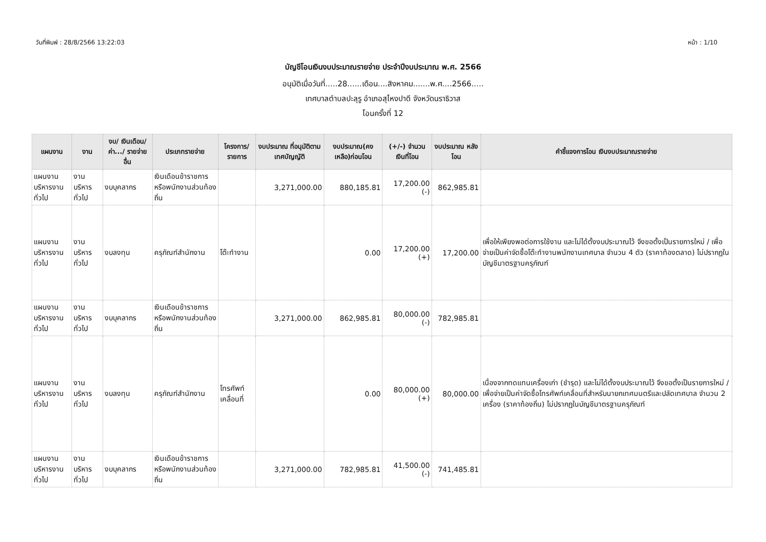วันที่พิมพ์ : 28/8/2566 13:22:03 หน้า : 1/10
บัญชีโอนเงินงบประมาณรายจ่าย ประจำปีงบประมาณ พ.ศ. 2566
อนุมัติเมื่อวันที่.....28......เดือน....สิงหาคม.......พ.ศ....2566.....
เทศบาลตำบลปะลุรู อำเภอสุไหงปาดี จังหวัดนราธิวาส
โอนครั้งที่ 12
| แผนงาน | งาน | งบ/ เงินเดือน/ ค่า.../ รายจ่ายอื่น | ประเภทรายจ่าย | โครงการ/ รายการ | งบประมาณ ที่อนุมัติตาม เทศบัญญัติ | งบประมาณ(คง เหลือ)ก่อนโอน | (+/-) จำนวน เงินที่โอน | งบประมาณ หลังโอน | คำชี้แจงการโอน เงินงบประมาณรายจ่าย |
| --- | --- | --- | --- | --- | --- | --- | --- | --- | --- |
| แผนงานบริหารงานทั่วไป | งานบริหารทั่วไป | งบบุคลากร | เงินเดือนข้าราชการหรือพนักงานส่วนท้องถิ่น | | 3,271,000.00 | 880,185.81 | 17,200.00 (-) | 862,985.81 | |
| แผนงานบริหารงานทั่วไป | งานบริหารทั่วไป | งบลงทุน | ครุภัณฑ์สำนักงาน | โต๊ะทำงาน | | 0.00 | 17,200.00 (+) | 17,200.00 | เพื่อให้เพียงพอต่อการใช้งาน และไม่ได้ตั้งงบประมาณไว้ จึงขอตั้งเป็นรายการใหม่ / เพื่อจ่ายเป็นค่าจัดซื้อโต๊ะทำงานพนักงานเทศบาล จำนวน 4 ตัว (ราคาท้องตลาด) ไม่ปรากฏในบัญชีมาตรฐานครุภัณฑ์ |
| แผนงานบริหารงานทั่วไป | งานบริหารทั่วไป | งบบุคลากร | เงินเดือนข้าราชการหรือพนักงานส่วนท้องถิ่น | | 3,271,000.00 | 862,985.81 | 80,000.00 (-) | 782,985.81 | |
| แผนงานบริหารงานทั่วไป | งานบริหารทั่วไป | งบลงทุน | ครุภัณฑ์สำนักงาน | โทรศัพท์เคลื่อนที่ | | 0.00 | 80,000.00 (+) | 80,000.00 | เนื่องจากทดแทนเครื่องเก่า (ชำรุด) และไม่ได้ตั้งงบประมาณไว้ จึงขอตั้งเป็นรายการใหม่ / เพื่อจ่ายเป็นค่าจัดซื้อโทรศัพท์เคลื่อนที่สำหรับนายกเทศมนตรีและปลัดเทศบาล จำนวน 2 เครื่อง (ราคาท้องถิ่น) ไม่ปรากฏในบัญชีมาตรฐานครุภัณฑ์ |
| แผนงานบริหารงานทั่วไป | งานบริหารทั่วไป | งบบุคลากร | เงินเดือนข้าราชการหรือพนักงานส่วนท้องถิ่น | | 3,271,000.00 | 782,985.81 | 41,500.00 (-) | 741,485.81 | |